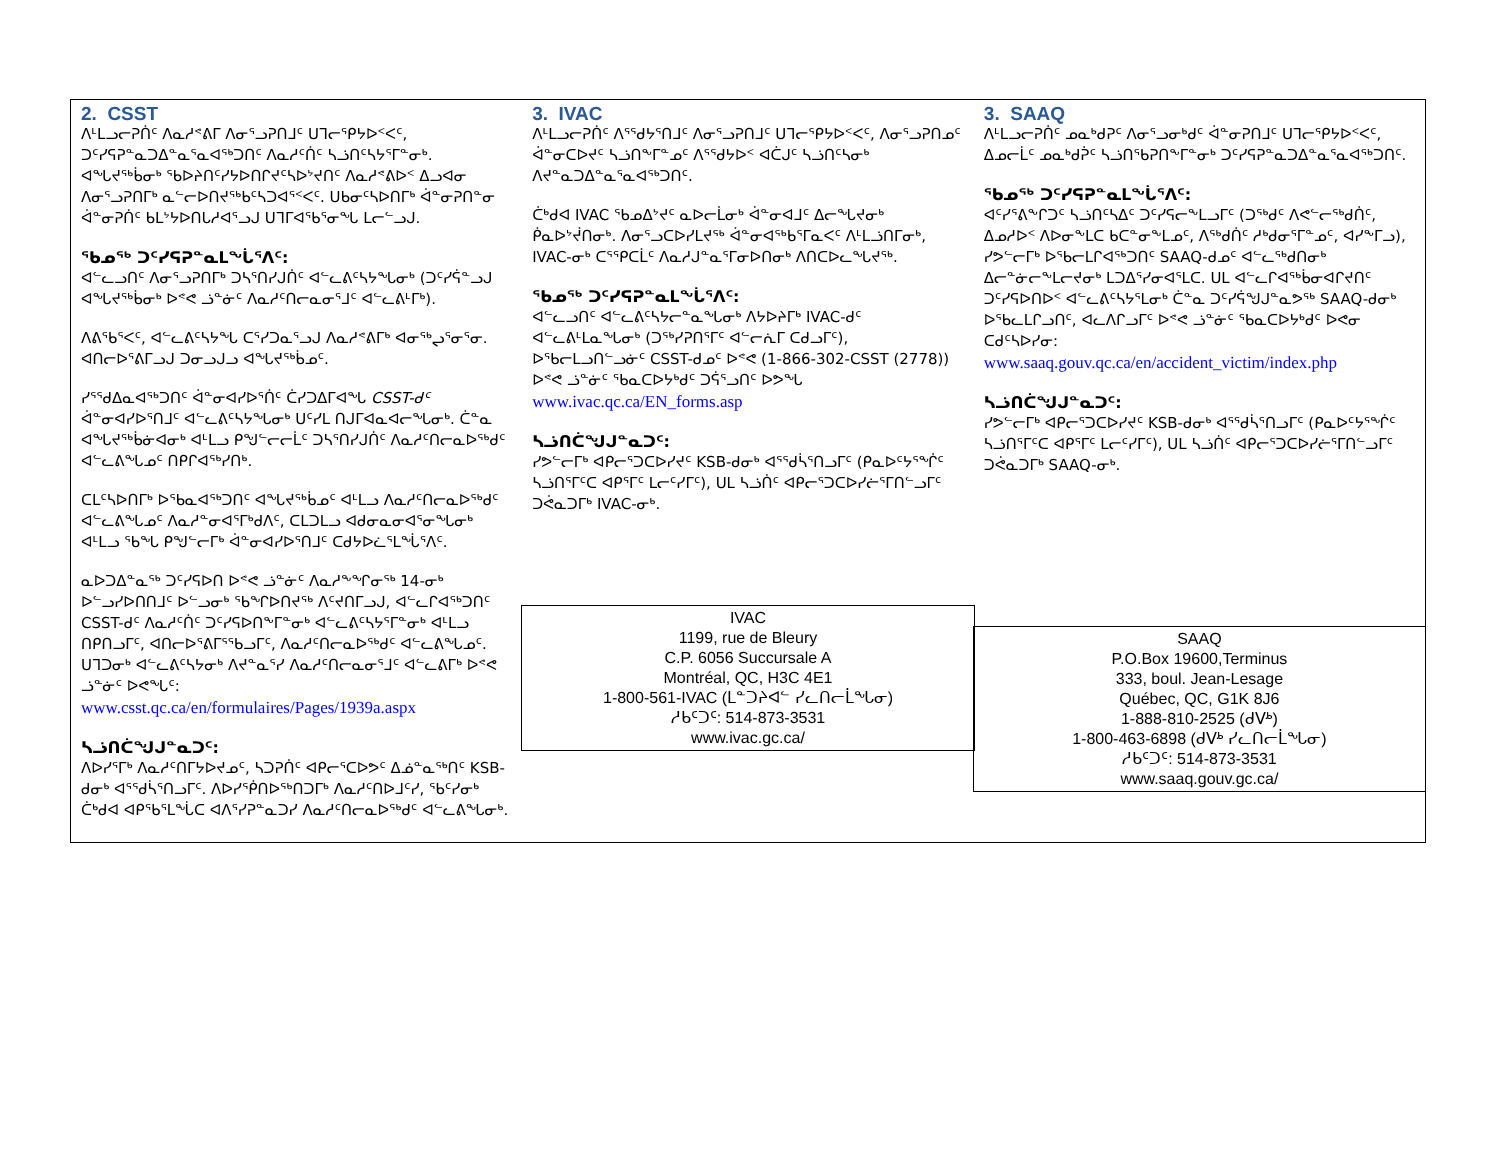| 2. CSST ᐱᒻᒪᓗᓕᕈᑏᑦ ᐱᓇᓱᕝᕕᒥ ᐱᓂᕐᓗᕈᑎᒧᑦ ᑌᒣᓕᕐᑭᔭᐅᑉᐸᑦ, ᑐᑦᓯᕋᕈᓐᓇᑐᐃᓐᓇᕐᓇᐊᖅᑐᑎᑦ ᐱᓇᓱᑦᑏᑦ ᓴᓘᑎᑦᓴᔭᕐᒥᓐᓂᒃ. ᐊᖓᔪᖅᑳᓂᒃ ᖃᐅᔨᑎᑦᓯᔭᐅᑎᒋᔪᑦᓴᐅᔾᔪᑎᑦ ᐱᓇᓱᕝᕕᐅᑉ ᐃᓗᐊᓂ ᐱᓂᕐᓗᕈᑎᒥᒃ ᓇᓪᓕᐅᑎᔪᖅᑲᑦᓴᑐᐊᕐᑉᐸᑦ. ᑌᑲᓂᑦᓴᐅᑎᒥᒃ ᐋᓐᓂᕈᑎᓐᓂ ᐋᓐᓂᕈᑏᑦ ᑲᒪᔾᔭᐅᑎᒐᓱᐊᕐᓗᒍ ᑌᒣᒥᐊᖃᕐᓂᖓ ᒪᓕᓪᓗᒍ. ᖃᓄᖅ ᑐᑦᓯᕋᕈᓐᓇᒪᖔᕐᐱᑦ: ᐊᓪᓚᓗᑎᑦ ᐱᓂᕐᓗᕈᑎᒥᒃ ᑐᓴᕐᑎᓯᒍᑏᑦ ᐊᓪᓚᕕᑦᓴᔭᖓᓂᒃ (ᑐᑦᓯᕌᓐᓗᒍ ᐊᖓᔪᖅᑳᓂᒃ ᐅᕝᕙ ᓘᓐᓃᑦ ᐱᓇᓱᑦᑎᓕᓇᓂᕐᒧᑦ ᐊᓪᓚᕕᒻᒥᒃ). ᐱᕕᖃᕐᐸᑦ, ᐊᓪᓚᕕᑦᓴᔭᖓ ᑕᕐᓯᑐᓇᕐᓗᒍ ᐱᓇᓱᕝᕕᒥᒃ ᐊᓂᖅᖢᕐᓂᕐᓂ. ᐊᑎᓕᐅᕐᕕᒥᓗᒍ ᑐᓂᓗᒍᓗ ᐊᖓᔪᖅᑳᓄᑦ. ᓯᕐᖁᐃᓇᐊᖅᑐᑎᑦ ᐋᓐᓂᐊᓯᐅᕐᑏᑦ ᑖᓯᑐᐃᒥᐊᖓ CSST-ᑯᑦ ᐋᓐᓂᐊᓯᐅᕐᑎᒧᑦ ᐊᓪᓚᕕᑦᓴᔭᖓᓂᒃ ᑌᑦᓯᒪ ᑎᒍᒥᐊᓇᐊᓕᖓᓂᒃ. ᑖᓐᓇ ᐊᖓᔪᖅᑳᓃᐊᓂᒃ ᐊᒻᒪᓗ ᑭᖑᓪᓕᓕᒫᑦ ᑐᓴᕐᑎᓯᒍᑏᑦ ᐱᓇᓱᑦᑎᓕᓇᐅᖅᑯᑦ ᐊᓪᓚᕕᖓᓄᑦ ᑎᑭᒋᐊᖅᓯᑎᒃ. ᑕᒪᑦᓴᐅᑎᒥᒃ ᐅᖃᓇᐊᖅᑐᑎᑦ ᐊᖓᔪᖅᑳᓄᑦ ᐊᒻᒪᓗ ᐱᓇᓱᑦᑎᓕᓇᐅᖅᑯᑦ ᐊᓪᓚᕕᖓᓄᑦ ᐱᓇᓱᓐᓂᐊᕐᒥᒃᑯᐱᑦ, ᑕᒪᑐᒪᓗ ᐊᑯᓂᓇᓂᐊᕐᓂᖓᓂᒃ ᐊᒻᒪᓗ ᖃᖓ ᑭᖑᓪᓕᒥᒃ ᐋᓐᓂᐊᓯᐅᕐᑎᒧᑦ ᑕᑯᔭᐅᓛᕐᒪᖔᕐᐱᑦ. ᓇᐅᑐᐃᓐᓇᖅ ᑐᑦᓯᕋᐅᑎ ᐅᕝᕙ ᓘᓐᓃᑦ ᐱᓇᓱᖕᖏᓂᖅ 14-ᓂᒃ ᐅᓪᓗᓯᐅᑎᑎᒧᑦ ᐅᓪᓗᓂᒃ ᖃᖏᐅᑎᔪᖅ ᐱᑦᔪᑎᒥᓗᒍ, ᐊᓪᓚᒋᐊᖅᑐᑎᑦ CSST-ᑯᑦ ᐱᓇᓱᑦᑏᑦ ᑐᑦᓯᕋᐅᑎᖕᒥᓐᓂᒃ ᐊᓪᓚᕕᑦᓴᔭᕐᒥᓐᓂᒃ ᐊᒻᒪᓗ ᑎᑭᑎᓗᒥᑦ, ᐊᑎᓕᐅᕐᕕᒥᕐᖃᓗᒥᑦ, ᐱᓇᓱᑦᑎᓕᓇᐅᖅᑯᑦ ᐊᓪᓚᕕᖓᓄᑦ. ᑌᒣᑐᓂᒃ ᐊᓪᓚᕕᑦᓴᔭᓂᒃ ᐱᔪᓐᓇᕐᓯ ᐱᓇᓱᑦᑎᓕᓇᓂᕐᒧᑦ ᐊᓪᓚᕕᒥᒃ ᐅᕝᕙ ᓘᓐᓃᑦ ᐅᕙᖓᑦ: www.csst.qc.ca/en/formulaires/Pages/1939a.aspx ᓴᓘᑎᑖᖑᒍᓐᓇᑐᑦ: ᐱᐅᓯᕐᒥᒃ ᐱᓇᓱᑦᑎᒥᔭᐅᔪᓄᑦ, ᓴᑐᕈᑏᑦ ᐊᑭᓕᕐᑕᐅᕗᑦ ᐃᓅᓐᓇᖅᑎᑦ KSB-ᑯᓂᒃ ᐊᕐᖁᓵᕐᑎᓗᒥᑦ. ᐱᐅᓯᕐᑮᑎᐅᖅᑎᑐᒥᒃ ᐱᓇᓱᑦᑎᐅᒧᑦᓯ, ᖃᑦᓯᓂᒃ ᑖᒃᑯᐊ ᐊᑭᖃᕐᒪᖔᑕ ᐊᐱᕐᓯᕈᓐᓇᑐᓯ ᐱᓇᓱᑦᑎᓕᓇᐅᖅᑯᑦ ᐊᓪᓚᕕᖓᓂᒃ. | 3. IVAC ᐱᒻᒪᓗᓕᕈᑏᑦ ᐱᕐᖁᔭᕐᑎᒧᑦ ᐱᓂᕐᓗᕈᑎᒧᑦ ᑌᒣᓕᕐᑭᔭᐅᑉᐸᑦ, ᐱᓂᕐᓗᕈᑎᓄᑦ ᐋᓐᓂᑕᐅᔪᑦ ᓴᓘᑎᖕᒥᓐᓄᑦ ᐱᕐᖁᔭᐅᑉ ᐊᑖᒍᑦ ᓴᓘᑎᑦᓴᓂᒃ ᐱᔪᓐᓇᑐᐃᓐᓇᕐᓇᐊᖅᑐᑎᑦ. ᑖᒃᑯᐊ IVAC ᖃᓄᐃᔾᔪᑦ ᓇᐅᓕᒫᓂᒃ ᐋᓐᓂᐊᒧᑦ ᐃᓕᖓᔪᓂᒃ ᑮᓇᐅᔾᔫᑎᓂᒃ. ᐱᓂᕐᓗᑕᐅᓯᒪᔪᖅ ᐋᓐᓂᐊᖅᑲᕐᒥᓇᐸᑦ ᐱᒻᒪᓘᑎᒥᓂᒃ, IVAC-ᓂᒃ ᑕᕐᕿᑕᒫᑦ ᐱᓇᓱᒍᓐᓇᕐᒥᓂᐅᑎᓂᒃ ᐱᑎᑕᐅᓚᖓᔪᖅ. ᖃᓄᖅ ᑐᑦᓯᕋᕈᓐᓇᒪᖔᕐᐱᑦ: ᐊᓪᓚᓗᑎᑦ ᐊᓪᓚᕕᑦᓴᔭᓕᓐᓇᖓᓂᒃ ᐱᔭᐅᔨᒥᒃ IVAC-ᑯᑦ ᐊᓪᓚᕕᒻᒪᓇᖓᓂᒃ (ᑐᖅᓯᕈᑎᕐᒥᑦ ᐊᓪᓕᕇᒥ ᑕᑯᓗᒥᑦ), ᐅᖃᓕᒪᓗᑎᓪᓗᓃᑦ CSST-ᑯᓄᑦ ᐅᕝᕙ (1-866-302-CSST (2778)) ᐅᕝᕙ ᓘᓐᓃᑦ ᖃᓇᑕᐅᔭᒃᑯᑦ ᑐᕌᕐᓗᑎᑦ ᐅᕗᖓ www.ivac.qc.ca/EN_forms.asp ᓴᓘᑎᑖᖑᒍᓐᓇᑐᑦ: ᓯᕗᓪᓕᒥᒃ ᐊᑭᓕᕐᑐᑕᐅᓯᔪᑦ KSB-ᑯᓂᒃ ᐊᕐᖁᓵᕐᑎᓗᒥᑦ (ᑭᓇᐅᑦᔭᕐᖐᑦ ᓴᓘᑎᕐᒥᑦᑕ ᐊᑭᕐᒥᑦ ᒪᓕᑦᓯᒥᑦ), ᑌᒪ ᓴᓘᑏᑦ ᐊᑭᓕᕐᑐᑕᐅᓯᓖᕐᒥᑎᓪᓗᒥᑦ ᑐᕚᓇᑐᒥᒃ IVAC-ᓂᒃ. IVAC 1199, rue de Bleury C.P. 6056 Succursale A Montréal, QC, H3C 4E1 1-800-561-IVAC (ᒪᓐᑐᔨᐊᓪ ᓯᓚᑎᓕᒫᖓᓂ) ᓱᑲᑦᑐᑦ: 514-873-3531 www.ivac.gc.ca/ | 3. SAAQ ᐱᒻᒪᓗᓕᕈᑏᑦ ᓄᓇᒃᑯᕈᑦ ᐱᓂᕐᓗᓂᒃᑯᑦ ᐋᓐᓂᕈᑎᒧᑦ ᑌᒣᓕᕐᑭᔭᐅᑉᐸᑦ, ᐃᓄᓕᒫᑦ ᓄᓇᒃᑯᕉᑦ ᓴᓘᑎᖃᕈᑎᖕᒥᓐᓂᒃ ᑐᑦᓯᕋᕈᓐᓇᑐᐃᓐᓇᕐᓇᐊᖅᑐᑎᑦ. ᖃᓄᖅ ᑐᑦᓯᕋᕈᓐᓇᒪᖔᕐᐱᑦ: ᐊᑦᓯᕐᕕᖕᒋᑐᑦ ᓴᓘᑎᑦᓴᐃᑦ ᑐᑦᓯᕋᓕᖕᒪᓗᒥᑦ (ᑐᖅᑯᑦ ᐱᕙᓪᓕᖅᑯᑏᑦ, ᐃᓄᓱᐅᑉ ᐱᐅᓂᖕᒪᑕ ᑲᑕᓐᓂᖕᒪᓄᑦ, ᐱᖅᑯᑏᑦ ᓱᒃᑯᓂᕐᒥᓐᓄᑦ, ᐊᓯᖕᒥᓗ), ᓯᕗᓪᓕᒥᒃ ᐅᖃᓕᒪᒋᐊᖅᑐᑎᑦ SAAQ-ᑯᓄᑦ ᐊᓪᓚᖅᑯᑎᓂᒃ ᐃᓕᓐᓃᓕᖕᒪᓕᔪᓂᒃ ᒪᑐᐃᕐᓯᓂᐊᕐᒪᑕ. ᑌᒪ ᐊᓪᓚᒋᐊᖅᑳᓂᐊᒋᔪᑎᑦ ᑐᑦᓯᕋᐅᑎᐅᑉ ᐊᓪᓚᕕᑦᓴᔭᕐᒪᓂᒃ ᑖᓐᓇ ᑐᑦᓯᕌᖑᒍᓐᓇᕗᖅ SAAQ-ᑯᓂᒃ ᐅᖃᓚᒪᒋᓗᑎᑦ, ᐊᓚᐱᒋᓗᒥᑦ ᐅᕝᕙ ᓘᓐᓃᑦ ᖃᓇᑕᐅᔭᒃᑯᑦ ᐅᕙᓂ ᑕᑯᑦᓴᐅᓯᓂ: www.saaq.gouv.qc.ca/en/accident_victim/index.php ᓴᓘᑎᑖᖑᒍᓐᓇᑐᑦ: ᓯᕗᓪᓕᒥᒃ ᐊᑭᓕᕐᑐᑕᐅᓯᔪᑦ KSB-ᑯᓂᒃ ᐊᕐᖁᓵᕐᑎᓗᒥᑦ (ᑭᓇᐅᑦᔭᕐᖐᑦ ᓴᓘᑎᕐᒥᑦᑕ ᐊᑭᕐᒥᑦ ᒪᓕᑦᓯᒥᑦ), ᑌᒪ ᓴᓘᑏᑦ ᐊᑭᓕᕐᑐᑕᐅᓯᓖᕐᒥᑎᓪᓗᒥᑦ ᑐᕚᓇᑐᒥᒃ SAAQ-ᓂᒃ. SAAQ P.O.Box 19600,Terminus 333, boul. Jean-Lesage Québec, QC, G1K 8J6 1-888-810-2525 (ᑯᐻᒃ) 1-800-463-6898 (ᑯᐻᒃ ᓯᓚᑎᓕᒫᖓᓂ) ᓱᑲᑦᑐᑦ: 514-873-3531 www.saaq.gouv.gc.ca/ |